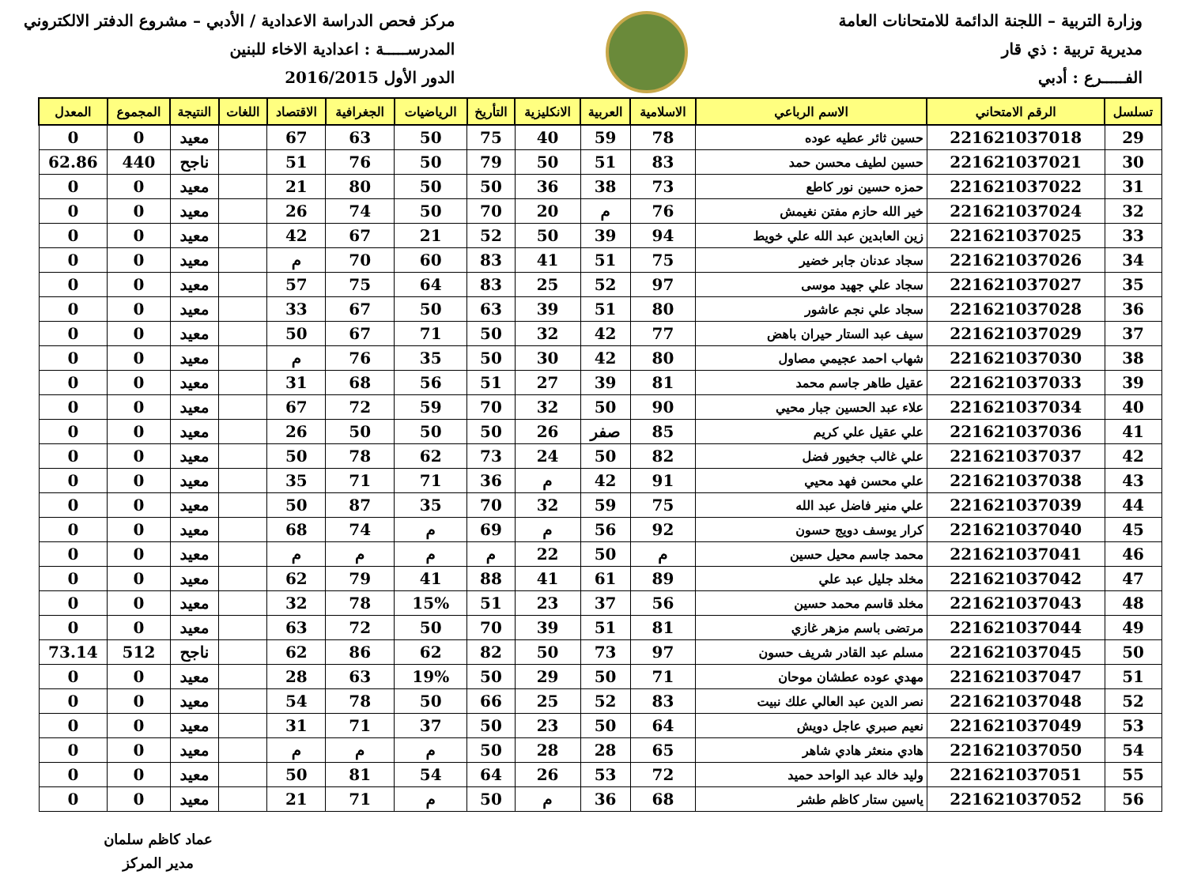وزارة التربية – اللجنة الدائمة للامتحانات العامة
مديرية تربية : ذي قار
الفـــــرع : أدبي
مركز فحص الدراسة الاعدادية / الأدبي – مشروع الدفتر الالكتروني
المدرســـــة : اعدادية الاخاء للبنين
الدور الأول 2016/2015
| تسلسل | الرقم الامتحاني | الاسم الرباعي | الاسلامية | العربية | الانكليزية | التأريخ | الرياضيات | الجغرافية | الاقتصاد | اللغات | النتيجة | المجموع | المعدل |
| --- | --- | --- | --- | --- | --- | --- | --- | --- | --- | --- | --- | --- | --- |
| 29 | 221621037018 | حسين ثائر عطيه عوده | 78 | 59 | 40 | 75 | 50 | 63 | 67 | | معيد | 0 | 0 |
| 30 | 221621037021 | حسين لطيف محسن حمد | 83 | 51 | 50 | 79 | 50 | 76 | 51 | | ناجح | 440 | 62.86 |
| 31 | 221621037022 | حمزه حسين نور كاطع | 73 | 38 | 36 | 50 | 50 | 80 | 21 | | معيد | 0 | 0 |
| 32 | 221621037024 | خير الله حازم مفتن نغيمش | 76 | م | 20 | 70 | 50 | 74 | 26 | | معيد | 0 | 0 |
| 33 | 221621037025 | زين العابدين عبد الله علي خويط | 94 | 39 | 50 | 52 | 21 | 67 | 42 | | معيد | 0 | 0 |
| 34 | 221621037026 | سجاد عدنان جابر خضير | 75 | 51 | 41 | 83 | 60 | 70 | م | | معيد | 0 | 0 |
| 35 | 221621037027 | سجاد علي جهيد موسى | 97 | 52 | 25 | 83 | 64 | 75 | 57 | | معيد | 0 | 0 |
| 36 | 221621037028 | سجاد علي نجم عاشور | 80 | 51 | 39 | 63 | 50 | 67 | 33 | | معيد | 0 | 0 |
| 37 | 221621037029 | سيف عبد الستار حيران باهض | 77 | 42 | 32 | 50 | 71 | 67 | 50 | | معيد | 0 | 0 |
| 38 | 221621037030 | شهاب احمد عجيمي مصاول | 80 | 42 | 30 | 50 | 35 | 76 | م | | معيد | 0 | 0 |
| 39 | 221621037033 | عقيل طاهر جاسم محمد | 81 | 39 | 27 | 51 | 56 | 68 | 31 | | معيد | 0 | 0 |
| 40 | 221621037034 | علاء عبد الحسين جبار محيي | 90 | 50 | 32 | 70 | 59 | 72 | 67 | | معيد | 0 | 0 |
| 41 | 221621037036 | علي عقيل علي كريم | 85 | صفر | 26 | 50 | 50 | 50 | 26 | | معيد | 0 | 0 |
| 42 | 221621037037 | علي غالب جخيور فضل | 82 | 50 | 24 | 73 | 62 | 78 | 50 | | معيد | 0 | 0 |
| 43 | 221621037038 | علي محسن فهد محيي | 91 | 42 | م | 36 | 71 | 71 | 35 | | معيد | 0 | 0 |
| 44 | 221621037039 | علي منير فاضل عبد الله | 75 | 59 | 32 | 70 | 35 | 87 | 50 | | معيد | 0 | 0 |
| 45 | 221621037040 | كرار يوسف دويج حسون | 92 | 56 | م | 69 | م | 74 | 68 | | معيد | 0 | 0 |
| 46 | 221621037041 | محمد جاسم محيل حسين | م | 50 | 22 | م | م | م | م | | معيد | 0 | 0 |
| 47 | 221621037042 | مخلد جليل عبد علي | 89 | 61 | 41 | 88 | 41 | 79 | 62 | | معيد | 0 | 0 |
| 48 | 221621037043 | مخلد قاسم محمد حسين | 56 | 37 | 23 | 51 | 15% | 78 | 32 | | معيد | 0 | 0 |
| 49 | 221621037044 | مرتضى باسم مزهر غازي | 81 | 51 | 39 | 70 | 50 | 72 | 63 | | معيد | 0 | 0 |
| 50 | 221621037045 | مسلم عبد القادر شريف حسون | 97 | 73 | 50 | 82 | 62 | 86 | 62 | | ناجح | 512 | 73.14 |
| 51 | 221621037047 | مهدي عوده عطشان موحان | 71 | 50 | 29 | 50 | 19% | 63 | 28 | | معيد | 0 | 0 |
| 52 | 221621037048 | نصر الدين عبد العالي علك نبيت | 83 | 52 | 25 | 66 | 50 | 78 | 54 | | معيد | 0 | 0 |
| 53 | 221621037049 | نعيم صبري عاجل دويش | 64 | 50 | 23 | 50 | 37 | 71 | 31 | | معيد | 0 | 0 |
| 54 | 221621037050 | هادي منعثر هادي شاهر | 65 | 28 | 28 | 50 | م | م | م | | معيد | 0 | 0 |
| 55 | 221621037051 | وليد خالد عبد الواحد حميد | 72 | 53 | 26 | 64 | 54 | 81 | 50 | | معيد | 0 | 0 |
| 56 | 221621037052 | ياسين ستار كاظم طشر | 68 | 36 | م | 50 | م | 71 | 21 | | معيد | 0 | 0 |
عماد كاظم سلمان
مدير المركز